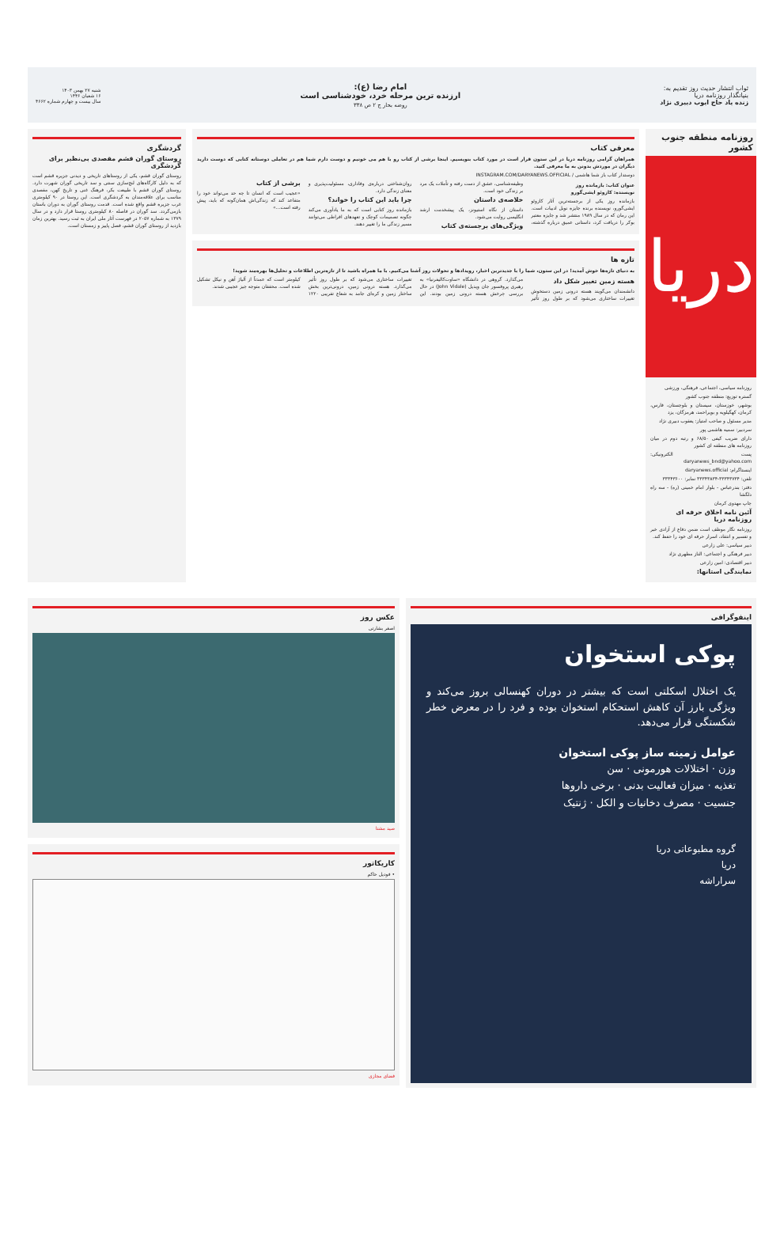ثواب انتشار حدیث روز تقدیم به:
بنیانگذار روزنامه دریا
زنده یاد حاج ایوب دبیری نژاد
امام رضا (ع):
ارزنده ترین مرحله خرد، خودشناسی است
روضه بحار ج ۲ ص ۳۳۸
شنبه ۲۷ بهمن ۱۴۰۳
۱۶ شعبان ۱۴۴۶
سال بیست و چهارم شماره ۴۶۶۲
روزنامه منطقه جنوب کشور
دریا
روزنامه سیاسی، اجتماعی، فرهنگی، ورزشی
گستره توزیع: منطقه جنوب کشور
بوشهر، خوزستان، سیستان و بلوچستان، فارس، کرمان، کهگیلویه و بویراحمد، هرمزگان، یزد
مدیر مسئول و صاحب امتیاز: یعقوب دبیری نژاد
سردبیر: سمیه هاشمی پور
دارای ضریب کیفی ۶۸/۵۰ و رتبه دوم در میان روزنامه های منطقه ای کشور
پست الکترونیکی: daryanews_bnd@yahoo.com
اینستاگرام: daryanews.official
تلفن: ۳۳۳۴۳۷۳۴-۳۳۳۴۳۸۳۴ نمابر: ۳۳۳۴۳۶۰۰
دفتر: بندرعباس - بلوار امام خمینی (ره) - سه راه دلگشا
چاپ مهدوی کرمان
آئین نامه اخلاق حرفه ای روزنامه دریا
روزنامه نگار موظف است ضمن دفاع از آزادی خبر و تفسیر و انتقاد، اسرار حرفه ای خود را حفظ کند.
دبیر سیاسی: علی زارعی
دبیر فرهنگی و اجتماعی: الناز مطهری نژاد
دبیر اقتصادی: امین زارعی
نمایندگی استانها:
معرفی کتاب
همراهان گرامی روزنامه دریا در این ستون قرار است در مورد کتاب بنویسیم. اینجا برشی از کتاب رو با هم می خونیم و دوست دارم شما هم در تعاملی دوستانه کتابی که دوست دارید دیگران در موردش بدونن به ما معرفی کنید.
دوستدار کتاب باز شما هاشمی / INSTAGRAM.COM/DARYANEWS.OFFICIAL
عنوان کتاب: بازمانده روز
نویسنده: کازوئو ایشی‌گورو
بازمانده روز یکی از برجسته‌ترین آثار کازوئو ایشی‌گورو، نویسنده برنده جایزه نوبل ادبیات است. این رمان که در سال ۱۹۸۹ منتشر شد و جایزه معتبر بوکر را دریافت کرد، داستانی عمیق درباره گذشته، وظیفه‌شناسی، عشق از دست رفته و تأملات یک مرد بر زندگی خود است.
خلاصه‌ی داستان
داستان از نگاه استیونز، یک پیشخدمت ارشد انگلیسی روایت می‌شود.
ویژگی‌های برجسته‌ی کتاب
روان‌شناختی درباره‌ی وفاداری، مسئولیت‌پذیری و معنای زندگی دارد.
چرا باید این کتاب را خواند؟
بازمانده روز کتابی است که به ما یادآوری می‌کند چگونه تصمیمات کوچک و تعهدهای افراطی می‌توانند مسیر زندگی ما را تغییر دهند.
برشی از کتاب
«عجیب است که انسان تا چه حد می‌تواند خود را متقاعد کند که زندگی‌اش همان‌گونه که باید، پیش رفته است...»
تازه ها
به دنیای تازه‌ها خوش آمدید! در این ستون، شما را با جدیدترین اخبار، رویدادها و تحولات روز آشنا می‌کنیم. با ما همراه باشید تا از تازه‌ترین اطلاعات و تحلیل‌ها بهره‌مند شوید!
هسته زمین تغییر شکل داد
دانشمندان می‌گویند هسته درونی زمین دستخوش تغییرات ساختاری می‌شود که بر طول روز تأثیر می‌گذارد. گروهی در دانشگاه «ساوت‌کالیفرنیا» به رهبری پروفسور جان ویدیل (John Vidale) در حال بررسی چرخش هسته درونی زمین بودند. این تغییرات ساختاری می‌شود که بر طول روز تأثیر می‌گذارد. هسته درونی زمین، درونی‌ترین بخش ساختار زمین و کره‌ای جامد به شعاع تقریبی ۱۲۲۰ کیلومتر است که عمدتاً از آلیاژ آهن و نیکل تشکیل شده است. محققان متوجه چیز عجیبی شدند.
گردشگری
روستای گوران قشم مقصدی بی‌نظیر برای گردشگری
روستای گوران قشم، یکی از روستاهای تاریخی و دیدنی جزیره قشم است که به دلیل کارگاه‌های لنج‌سازی سنتی و سد تاریخی گوران شهرت دارد. روستای گوران قشم با طبیعت بکر، فرهنگ غنی و تاریخ کهن، مقصدی مناسب برای علاقه‌مندان به گردشگری است. این روستا در ۹۰ کیلومتری غرب جزیره قشم واقع شده است. قدمت روستای گوران به دوران باستان بازمی‌گردد. سد گوران در فاصله ۸۰ کیلومتری روستا قرار دارد و در سال ۱۳۷۹ به شماره ۲۰۵۷ در فهرست آثار ملی ایران به ثبت رسید. بهترین زمان بازدید از روستای گوران قشم، فصل پاییز و زمستان است.
اینفوگرافی
پوکی استخوان
یک اختلال اسکلتی است که بیشتر در دوران کهنسالی بروز می‌کند و ویژگی بارز آن کاهش استحکام استخوان بوده و فرد را در معرض خطر شکستگی قرار می‌دهد.
عوامل زمینه ساز پوکی استخوان
وزن · اختلالات هورمونی · سن
تغذیه · میزان فعالیت بدنی · برخی داروها
جنسیت · مصرف دخانیات و الکل · ژنتیک
گروه مطبوعاتی دریا
دریا
سراراشه
عکس روز
اصغر بشارتی
صید مشتا
کاریکاتور
• فودیل حاکم
فضای مجازی